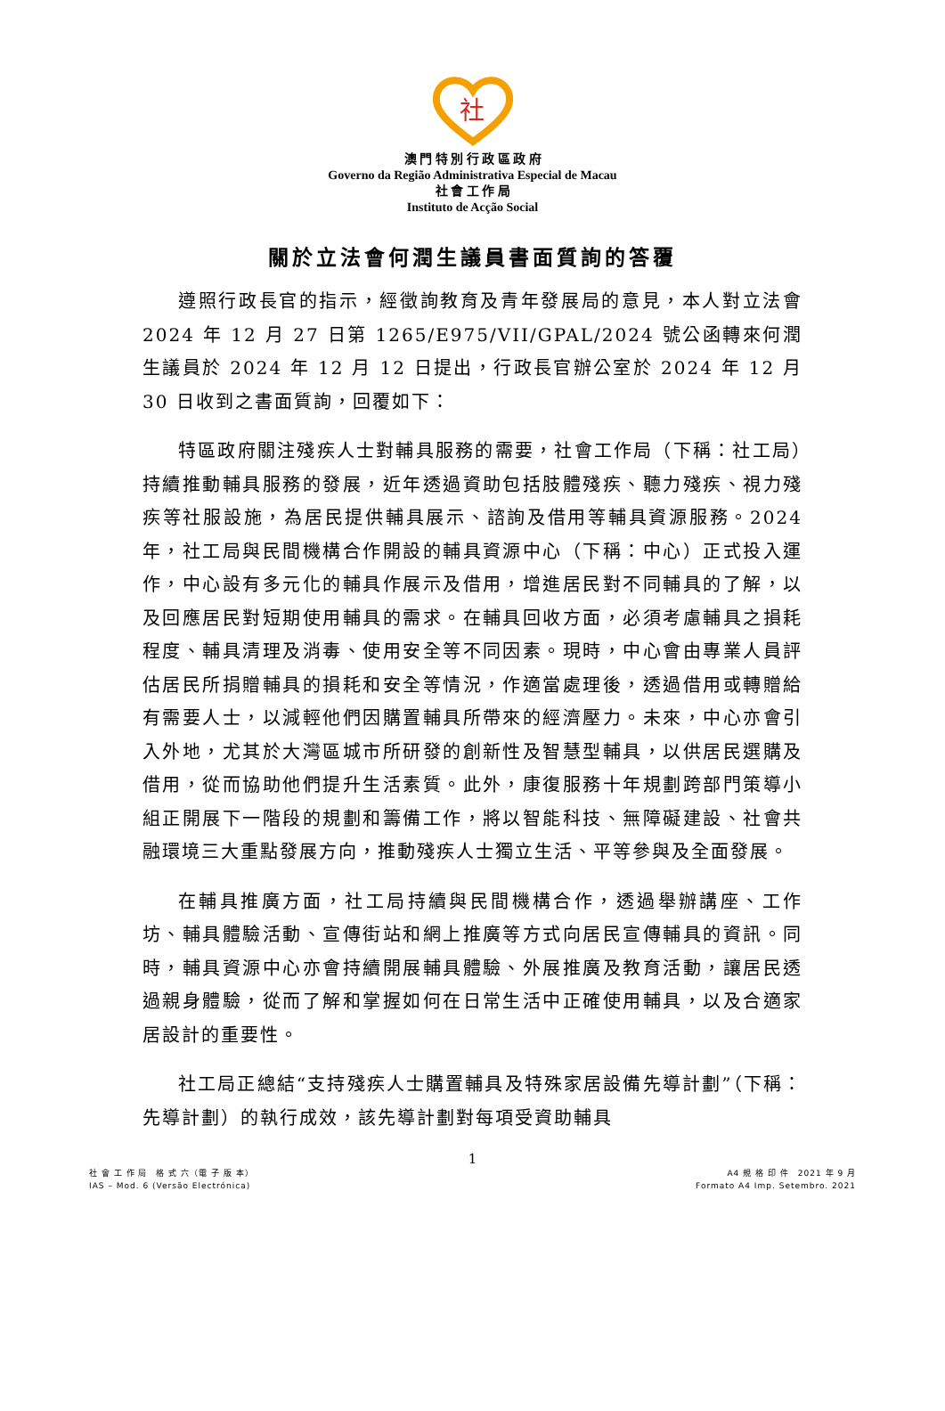社
澳 門 特 別 行 政 區 政 府
Governo da Região Administrativa Especial de Macau
社 會 工 作 局
Instituto de Acção Social
關於立法會何潤生議員書面質詢的答覆
遵照行政長官的指示，經徵詢教育及青年發展局的意見，本人對立法會 2024 年 12 月 27 日第 1265/E975/VII/GPAL/2024 號公函轉來何潤生議員於 2024 年 12 月 12 日提出，行政長官辦公室於 2024 年 12 月 30 日收到之書面質詢，回覆如下：
特區政府關注殘疾人士對輔具服務的需要，社會工作局（下稱：社工局）持續推動輔具服務的發展，近年透過資助包括肢體殘疾、聽力殘疾、視力殘疾等社服設施，為居民提供輔具展示、諮詢及借用等輔具資源服務。2024 年，社工局與民間機構合作開設的輔具資源中心（下稱：中心）正式投入運作，中心設有多元化的輔具作展示及借用，增進居民對不同輔具的了解，以及回應居民對短期使用輔具的需求。在輔具回收方面，必須考慮輔具之損耗程度、輔具清理及消毒、使用安全等不同因素。現時，中心會由專業人員評估居民所捐贈輔具的損耗和安全等情況，作適當處理後，透過借用或轉贈給有需要人士，以減輕他們因購置輔具所帶來的經濟壓力。未來，中心亦會引入外地，尤其於大灣區城市所研發的創新性及智慧型輔具，以供居民選購及借用，從而協助他們提升生活素質。此外，康復服務十年規劃跨部門策導小組正開展下一階段的規劃和籌備工作，將以智能科技、無障礙建設、社會共融環境三大重點發展方向，推動殘疾人士獨立生活、平等參與及全面發展。
在輔具推廣方面，社工局持續與民間機構合作，透過舉辦講座、工作坊、輔具體驗活動、宣傳街站和網上推廣等方式向居民宣傳輔具的資訊。同時，輔具資源中心亦會持續開展輔具體驗、外展推廣及教育活動，讓居民透過親身體驗，從而了解和掌握如何在日常生活中正確使用輔具，以及合適家居設計的重要性。
社工局正總結“支持殘疾人士購置輔具及特殊家居設備先導計劃”（下稱：先導計劃）的執行成效，該先導計劃對每項受資助輔具
1
社 會 工 作 局　格 式 六（電 子 版 本）
IAS – Mod. 6 (Versão Electrónica)
A4 規 格 印 件　2021 年 9 月
Formato A4 Imp. Setembro. 2021